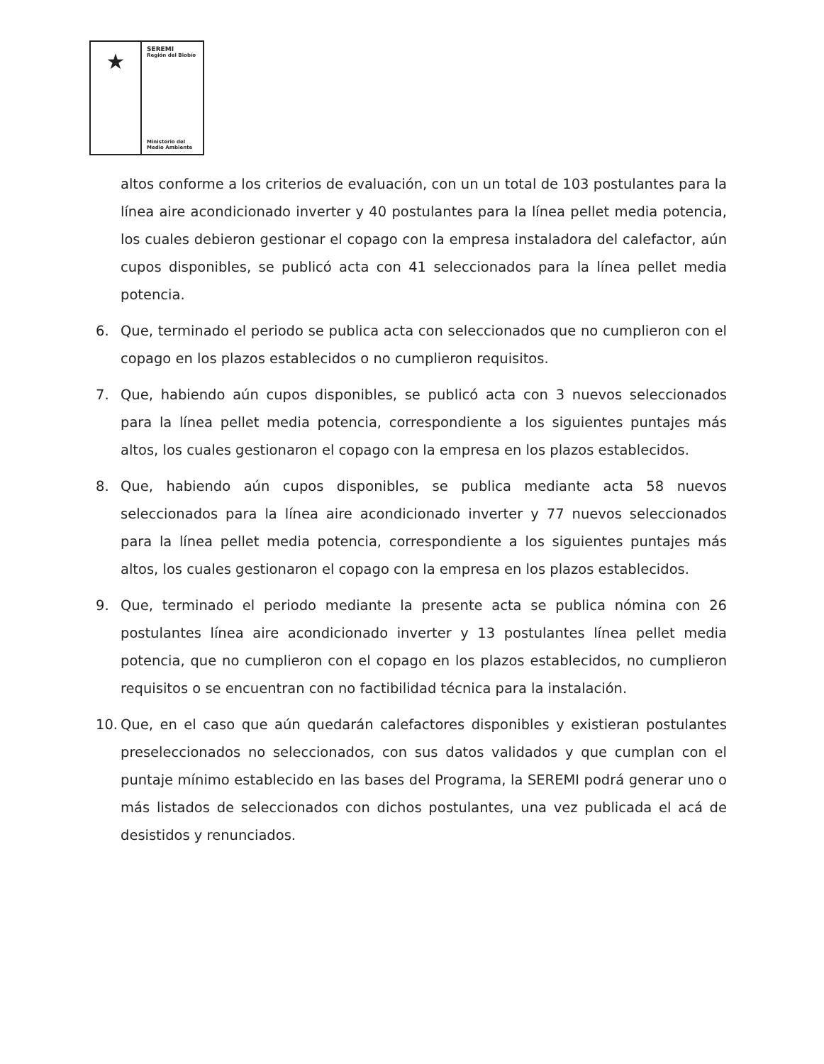★
SEREMI
Región del Biobío
Ministerio del
Medio Ambiente
altos conforme a los criterios de evaluación, con un un total de 103 postulantes para la línea aire acondicionado inverter y 40 postulantes para la línea pellet media potencia, los cuales debieron gestionar el copago con la empresa instaladora del calefactor, aún cupos disponibles, se publicó acta con 41 seleccionados para la línea pellet media potencia.
6. Que, terminado el periodo se publica acta con seleccionados que no cumplieron con el copago en los plazos establecidos o no cumplieron requisitos.
7. Que, habiendo aún cupos disponibles, se publicó acta con 3 nuevos seleccionados para la línea pellet media potencia, correspondiente a los siguientes puntajes más altos, los cuales gestionaron el copago con la empresa en los plazos establecidos.
8. Que, habiendo aún cupos disponibles, se publica mediante acta 58 nuevos seleccionados para la línea aire acondicionado inverter y 77 nuevos seleccionados para la línea pellet media potencia, correspondiente a los siguientes puntajes más altos, los cuales gestionaron el copago con la empresa en los plazos establecidos.
9. Que, terminado el periodo mediante la presente acta se publica nómina con 26 postulantes línea aire acondicionado inverter y 13 postulantes línea pellet media potencia, que no cumplieron con el copago en los plazos establecidos, no cumplieron requisitos o se encuentran con no factibilidad técnica para la instalación.
10. Que, en el caso que aún quedarán calefactores disponibles y existieran postulantes preseleccionados no seleccionados, con sus datos validados y que cumplan con el puntaje mínimo establecido en las bases del Programa, la SEREMI podrá generar uno o más listados de seleccionados con dichos postulantes, una vez publicada el acá de desistidos y renunciados.